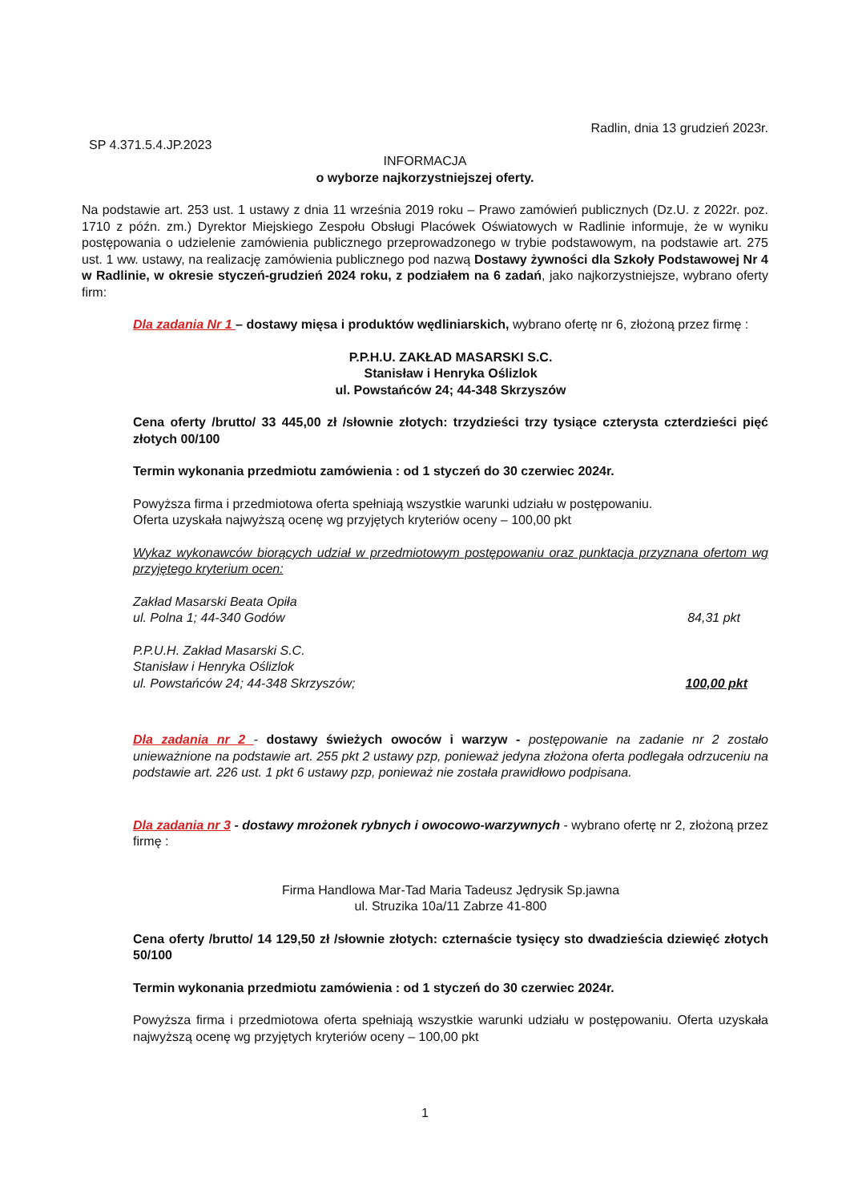Radlin, dnia 13 grudzień 2023r.
SP 4.371.5.4.JP.2023
INFORMACJA
o wyborze najkorzystniejszej oferty.
Na podstawie art. 253 ust. 1 ustawy z dnia 11 września 2019 roku – Prawo zamówień publicznych (Dz.U. z 2022r. poz. 1710 z późn. zm.) Dyrektor Miejskiego Zespołu Obsługi Placówek Oświatowych w Radlinie informuje, że w wyniku postępowania o udzielenie zamówienia publicznego przeprowadzonego w trybie podstawowym, na podstawie art. 275 ust. 1 ww. ustawy, na realizację zamówienia publicznego pod nazwą Dostawy żywności dla Szkoły Podstawowej Nr 4 w Radlinie, w okresie styczeń-grudzień 2024 roku, z podziałem na 6 zadań, jako najkorzystniejsze, wybrano oferty firm:
Dla zadania Nr 1 – dostawy mięsa i produktów wędliniarskich, wybrano ofertę nr 6, złożoną przez firmę :
P.P.H.U. ZAKŁAD MASARSKI S.C.
Stanisław i Henryka Oślizlok
ul. Powstańców 24; 44-348 Skrzyszów
Cena oferty /brutto/ 33 445,00 zł /słownie złotych: trzydzieści trzy tysiące czterysta czterdzieści pięć złotych 00/100
Termin wykonania przedmiotu zamówienia : od 1 styczeń do 30 czerwiec 2024r.
Powyższa firma i przedmiotowa oferta spełniają wszystkie warunki udziału w postępowaniu.
Oferta uzyskała najwyższą ocenę wg przyjętych kryteriów oceny – 100,00 pkt
Wykaz wykonawców biorących udział w przedmiotowym postępowaniu oraz punktacja przyznana ofertom wg przyjętego kryterium ocen:
Zakład Masarski Beata Opiła
ul. Polna 1; 44-340 Godów 84,31 pkt
P.P.U.H. Zakład Masarski S.C.
Stanisław i Henryka Oślizlok
ul. Powstańców 24; 44-348 Skrzyszów; 100,00 pkt
Dla zadania nr 2 - dostawy świeżych owoców i warzyw - postępowanie na zadanie nr 2 zostało unieważnione na podstawie art. 255 pkt 2 ustawy pzp, ponieważ jedyna złożona oferta podlegała odrzuceniu na podstawie art. 226 ust. 1 pkt 6 ustawy pzp, ponieważ nie została prawidłowo podpisana.
Dla zadania nr 3 - dostawy mrożonek rybnych i owocowo-warzywnych - wybrano ofertę nr 2, złożoną przez firmę :
Firma Handlowa Mar-Tad Maria Tadeusz Jędrysik Sp.jawna
ul. Struzika 10a/11 Zabrze 41-800
Cena oferty /brutto/ 14 129,50 zł /słownie złotych: czternaście tysięcy sto dwadzieścia dziewięć złotych 50/100
Termin wykonania przedmiotu zamówienia : od 1 styczeń do 30 czerwiec 2024r.
Powyższa firma i przedmiotowa oferta spełniają wszystkie warunki udziału w postępowaniu. Oferta uzyskała najwyższą ocenę wg przyjętych kryteriów oceny – 100,00 pkt
1